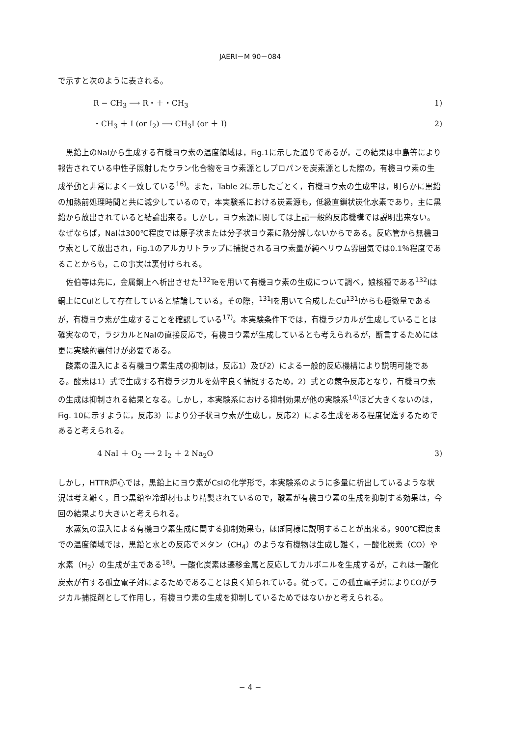JAERI－M 90－084
で示すと次のように表される。
R − CH<sub>3</sub> ⟶ R・＋・CH<sub>3</sub> 1)
・CH<sub>3</sub> ＋ I (or I<sub>2</sub>) ⟶ CH<sub>3</sub>I (or ＋ I) 2)
黒鉛上のNaIから生成する有機ヨウ素の温度領域は，Fig.1に示した通りであるが，この結果は中島等により報告されている中性子照射したウラン化合物をヨウ素源としプロパンを炭素源とした際の，有機ヨウ素の生成挙動と非常によく一致している<sup>16)</sup>。また，Table 2に示したごとく，有機ヨウ素の生成率は，明らかに黒鉛の加熱前処理時間と共に減少しているので，本実験系における炭素源も，低級直鎖状炭化水素であり，主に黒鉛から放出されていると結論出来る。しかし，ヨウ素源に関しては上記一般的反応機構では説明出来ない。なぜならば，NaIは300℃程度では原子状または分子状ヨウ素に熱分解しないからである。反応管から無機ヨウ素として放出され，Fig.1のアルカリトラップに捕捉されるヨウ素量が純ヘリウム雰囲気では0.1％程度であることからも，この事実は裏付けられる。
佐伯等は先に，金属銅上へ析出させた<sup>132</sup>Teを用いて有機ヨウ素の生成について調べ，娘核種である<sup>132</sup>Iは銅上にCuIとして存在していると結論している。その際，<sup>131</sup>Iを用いて合成したCu<sup>131</sup>Iからも極微量であるが，有機ヨウ素が生成することを確認している<sup>17)</sup>。本実験条件下では，有機ラジカルが生成していることは確実なので，ラジカルとNaIの直接反応で，有機ヨウ素が生成しているとも考えられるが，断言するためには更に実験的裏付けが必要である。
酸素の混入による有機ヨウ素生成の抑制は，反応1）及び2）による一般的反応機構により説明可能である。酸素は1）式で生成する有機ラジカルを効率良く捕捉するため，2）式との競争反応となり，有機ヨウ素の生成は抑制される結果となる。しかし，本実験系における抑制効果が他の実験系<sup>14)</sup>ほど大きくないのは，Fig. 10に示すように，反応3）により分子状ヨウ素が生成し，反応2）による生成をある程度促進するためであると考えられる。
4 NaI ＋ O<sub>2</sub> ⟶ 2 I<sub>2</sub> ＋ 2 Na<sub>2</sub>O 3)
しかし，HTTR炉心では，黒鉛上にヨウ素がCsIの化学形で，本実験系のように多量に析出しているような状況は考え難く，且つ黒鉛や冷却材もより精製されているので，酸素が有機ヨウ素の生成を抑制する効果は，今回の結果より大きいと考えられる。
水蒸気の混入による有機ヨウ素生成に関する抑制効果も，ほぼ同様に説明することが出来る。900℃程度までの温度領域では，黒鉛と水との反応でメタン（CH<sub>4</sub>）のような有機物は生成し難く，一酸化炭素（CO）や水素（H<sub>2</sub>）の生成が主である<sup>18)</sup>。一酸化炭素は遷移金属と反応してカルボニルを生成するが，これは一酸化炭素が有する孤立電子対によるためであることは良く知られている。従って，この孤立電子対によりCOがラジカル捕捉剤として作用し，有機ヨウ素の生成を抑制しているためではないかと考えられる。
− 4 −